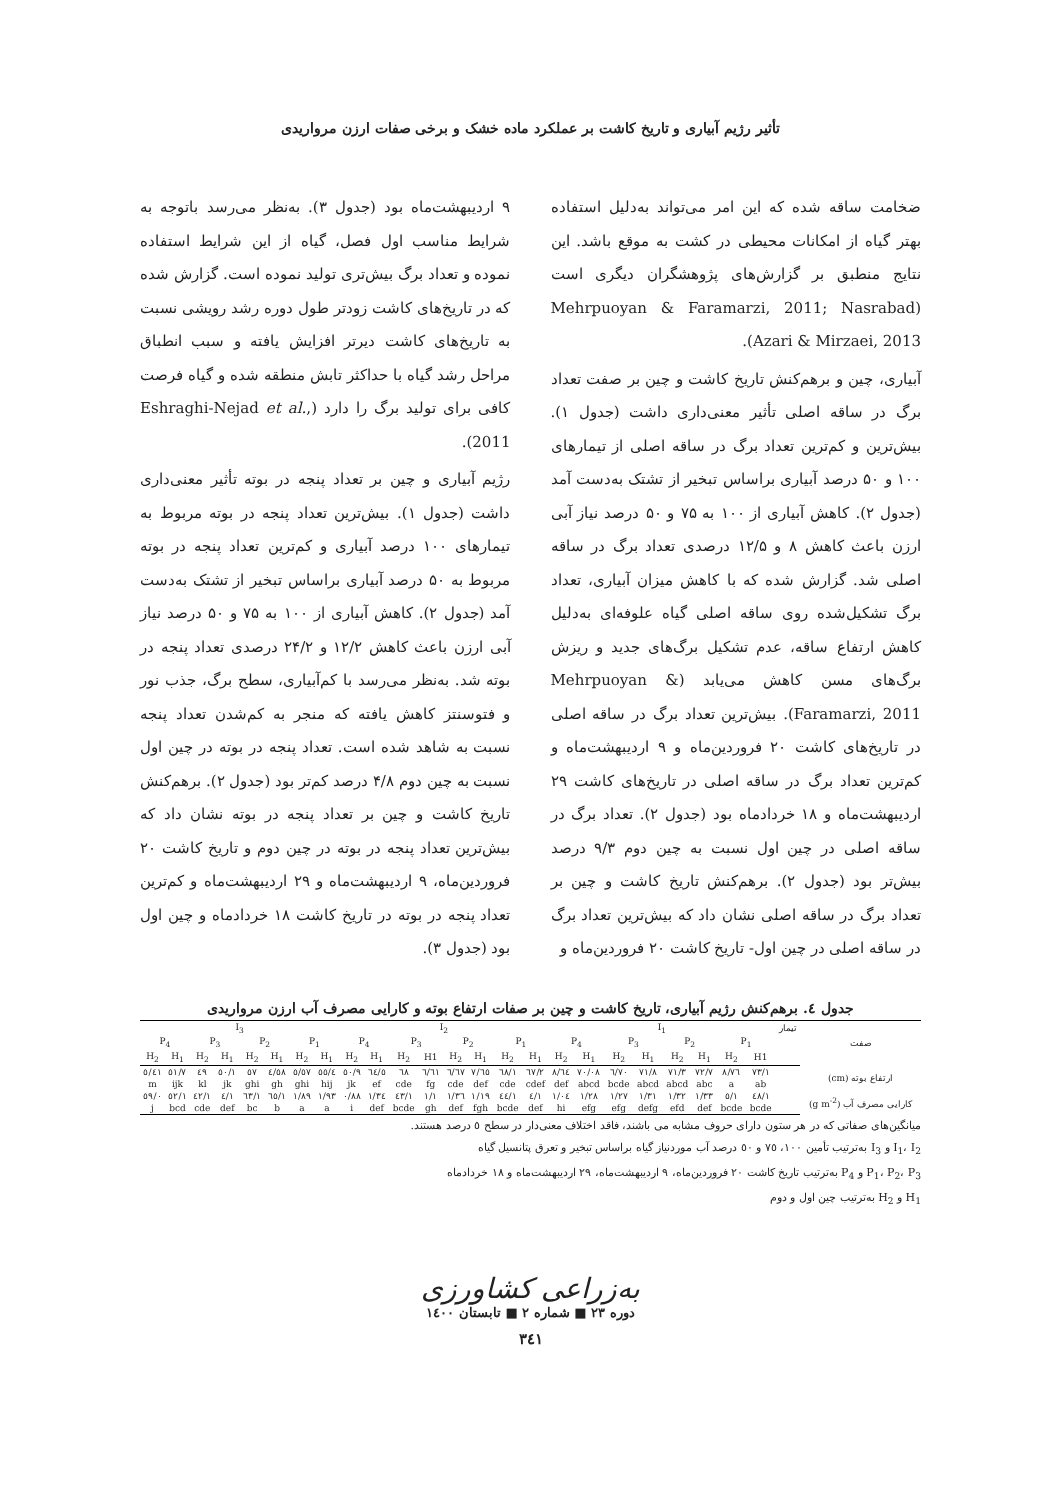تأثیر رژیم آبیاری و تاریخ کاشت بر عملکرد ماده خشک و برخی صفات ارزن مرواریدی
ضخامت ساقه شده که این امر می‌تواند به‌دلیل استفاده بهتر گیاه از امکانات محیطی در کشت به موقع باشد. این نتایج منطبق بر گزارش‌های پژوهشگران دیگری است (Mehrpuoyan & Faramarzi, 2011; Nasrabad Azari & Mirzaei, 2013).
آبیاری، چین و برهم‌کنش تاریخ کاشت و چین بر صفت تعداد برگ در ساقه اصلی تأثیر معنی‌داری داشت (جدول ۱). بیش‌ترین و کم‌ترین تعداد برگ در ساقه اصلی از تیمارهای ۱۰۰ و ۵۰ درصد آبیاری براساس تبخیر از تشتک به‌دست آمد (جدول ۲). کاهش آبیاری از ۱۰۰ به ۷۵ و ۵۰ درصد نیاز آبی ارزن باعث کاهش ۸ و ۱۲/۵ درصدی تعداد برگ در ساقه اصلی شد. گزارش شده که با کاهش میزان آبیاری، تعداد برگ تشکیل‌شده روی ساقه اصلی گیاه علوفه‌ای به‌دلیل کاهش ارتفاع ساقه، عدم تشکیل برگ‌های جدید و ریزش برگ‌های مسن کاهش می‌یابد (Mehrpuoyan & Faramarzi, 2011). بیش‌ترین تعداد برگ در ساقه اصلی در تاریخ‌های کاشت ۲۰ فروردین‌ماه و ۹ اردیبهشت‌ماه و کم‌ترین تعداد برگ در ساقه اصلی در تاریخ‌های کاشت ۲۹ اردیبهشت‌ماه و ۱۸ خردادماه بود (جدول ۲). تعداد برگ در ساقه اصلی در چین اول نسبت به چین دوم ۹/۳ درصد بیش‌تر بود (جدول ۲). برهم‌کنش تاریخ کاشت و چین بر تعداد برگ در ساقه اصلی نشان داد که بیش‌ترین تعداد برگ در ساقه اصلی در چین اول- تاریخ کاشت ۲۰ فروردین‌ماه و
۹ اردیبهشت‌ماه بود (جدول ۳). به‌نظر می‌رسد باتوجه به شرایط مناسب اول فصل، گیاه از این شرایط استفاده نموده و تعداد برگ بیش‌تری تولید نموده است. گزارش شده که در تاریخ‌های کاشت زودتر طول دوره رشد رویشی نسبت به تاریخ‌های کاشت دیرتر افزایش یافته و سبب انطباق مراحل رشد گیاه با حداکثر تابش منطقه شده و گیاه فرصت کافی برای تولید برگ را دارد (Eshraghi-Nejad et al., 2011).
رژیم آبیاری و چین بر تعداد پنجه در بوته تأثیر معنی‌داری داشت (جدول ۱). بیش‌ترین تعداد پنجه در بوته مربوط به تیمارهای ۱۰۰ درصد آبیاری و کم‌ترین تعداد پنجه در بوته مربوط به ۵۰ درصد آبیاری براساس تبخیر از تشتک به‌دست آمد (جدول ۲). کاهش آبیاری از ۱۰۰ به ۷۵ و ۵۰ درصد نیاز آبی ارزن باعث کاهش ۱۲/۲ و ۲۴/۲ درصدی تعداد پنجه در بوته شد. به‌نظر می‌رسد با کم‌آبیاری، سطح برگ، جذب نور و فتوسنتز کاهش یافته که منجر به کم‌شدن تعداد پنجه نسبت به شاهد شده است. تعداد پنجه در بوته در چین اول نسبت به چین دوم ۴/۸ درصد کم‌تر بود (جدول ۲). برهم‌کنش تاریخ کاشت و چین بر تعداد پنجه در بوته نشان داد که بیش‌ترین تعداد پنجه در بوته در چین دوم و تاریخ کاشت ۲۰ فروردین‌ماه، ۹ اردیبهشت‌ماه و ۲۹ اردیبهشت‌ماه و کم‌ترین تعداد پنجه در بوته در تاریخ کاشت ۱۸ خردادماه و چین اول بود (جدول ۳).
جدول ٤. برهم‌کنش رژیم آبیاری، تاریخ کاشت و چین بر صفات ارتفاع بوته و کارایی مصرف آب ارزن مرواریدی
| صفت | تیمار | I<sub>1</sub> | | | | | | | | I<sub>2</sub> | | | | | | | | I<sub>3</sub> | | | | | | | |
| --- | --- | --- | --- | --- | --- | --- | --- | --- | --- | --- | --- | --- | --- | --- | --- | --- | --- | --- | --- | --- | --- | --- | --- | --- | --- |
| | | P<sub>1</sub> | | P<sub>2</sub> | | P<sub>3</sub> | | P<sub>4</sub> | | P<sub>1</sub> | | P<sub>2</sub> | | P<sub>3</sub> | | P<sub>4</sub> | | P<sub>1</sub> | | P<sub>2</sub> | | P<sub>3</sub> | | P<sub>4</sub> | |
| | | H1 | H<sub>2</sub> | H<sub>1</sub> | H<sub>2</sub> | H<sub>1</sub> | H<sub>2</sub> | H<sub>1</sub> | H<sub>2</sub> | H<sub>1</sub> | H<sub>2</sub> | H<sub>1</sub> | H<sub>2</sub> | H1 | H<sub>2</sub> | H<sub>1</sub> | H<sub>2</sub> | H<sub>1</sub> | H<sub>2</sub> | H<sub>1</sub> | H<sub>2</sub> | H<sub>1</sub> | H<sub>2</sub> | H<sub>1</sub> | H<sub>2</sub> |
| ارتفاع بوته (cm) | | ۷۳/۱ | ۷٦/۸ | ۷۲/۷ | ۷۱/۳ | ۷۱/۸ | ۷۰/٦ | ۷۰/۰۸ | ٦٤/۸ | ٦۷/۲ | ٦۸/۱ | ٦٥/۷ | ٦۷/٦ | ٦۱/٦ | ٦۸ | ٦٤/٥ | ٥۰/۹ | ٥٥/٤ | ٥۷/٥ | ٥۸/٤ | ٥۷ | ٥۰/۱ | ٤۹ | ٥۱/۷ | ٤۱/٥ |
| | | ab | a | abc | abcd | abcd | bcde | abcd | def | cdef | cde | def | cde | fg | cde | ef | jk | hij | ghi | gh | ghi | jk | kl | ijk | m |
| کارایی مصرف آب (g m<sup>-2</sup>) | | ۱/٤۸ | ۱/٥ | ۱/۳۳ | ۱/۳۲ | ۱/۳۱ | ۱/۲۷ | ۱/۲۸ | ۱/۰٤ | ۱/٤ | ۱/٤٤ | ۱/۱۹ | ۱/۳٦ | ۱/۱ | ۱/٤۳ | ۱/۳٤ | ۰/۸۸ | ۱/۹۳ | ۱/۸۹ | ۱/٦٥ | ۱/٦۳ | ۱/٤ | ۱/٤۲ | ۱/٥۲ | ۰/٥۹ |
| | | bcde | bcde | def | efd | defg | efg | efg | hi | def | bcde | fgh | def | gh | bcde | def | i | a | a | b | bc | def | cde | bcd | j |
میانگین‌های صفاتی که در هر ستون دارای حروف مشابه می باشند، فاقد اختلاف معنی‌دار در سطح ٥ درصد هستند.
I<sub>1</sub>، I<sub>2</sub> و I<sub>3</sub> به‌ترتیب تأمین ۱۰۰، ۷٥ و ٥۰ درصد آب موردنیاز گیاه براساس تبخیر و تعرق پتانسیل گیاه
P<sub>1</sub>، P<sub>2</sub>، P<sub>3</sub> و P<sub>4</sub> به‌ترتیب تاریخ کاشت ۲۰ فروردین‌ماه، ۹ اردیبهشت‌ماه، ۲۹ اردیبهشت‌ماه و ۱۸ خردادماه
H<sub>1</sub> و H<sub>2</sub> به‌ترتیب چین اول و دوم
به‌زراعی کشاورزی
دوره ۲۳ ■ شماره ۲ ■ تابستان ۱٤۰۰
۳٤۱